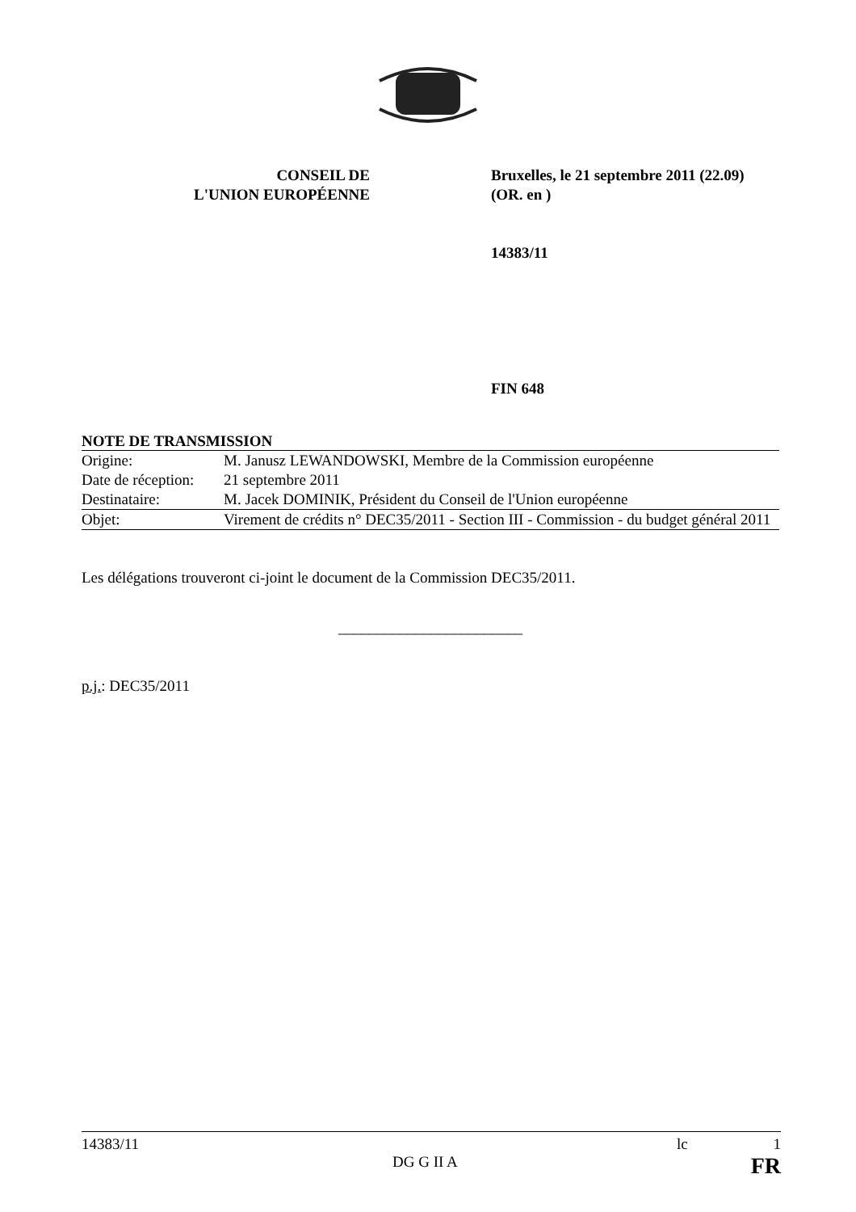CONSEIL DE
L'UNION EUROPÉENNE
Bruxelles, le 21 septembre 2011 (22.09)
(OR. en )
14383/11
FIN 648
NOTE DE TRANSMISSION
| Origine: | M. Janusz LEWANDOWSKI, Membre de la Commission européenne |
| Date de réception: | 21 septembre 2011 |
| Destinataire: | M. Jacek DOMINIK, Président du Conseil de l'Union européenne |
| Objet: | Virement de crédits n° DEC35/2011 - Section III - Commission - du budget général 2011 |
Les délégations trouveront ci-joint le document de la Commission DEC35/2011.
________________________
p.j.: DEC35/2011
14383/11 lc 1
DG G II A FR